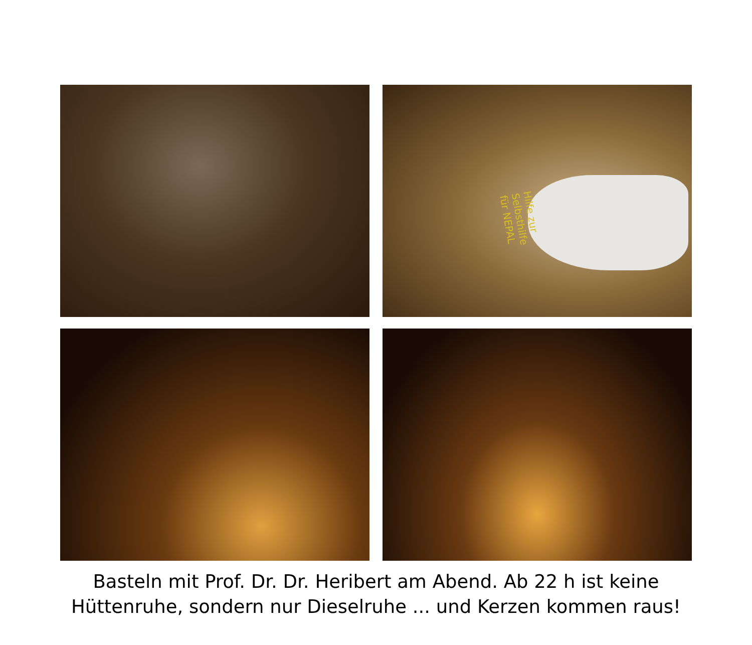Hilfe zur
Selbsthilfe
für NEPAL
Basteln mit Prof. Dr. Dr. Heribert am Abend. Ab 22 h ist keine
Hüttenruhe, sondern nur Dieselruhe ... und Kerzen kommen raus!